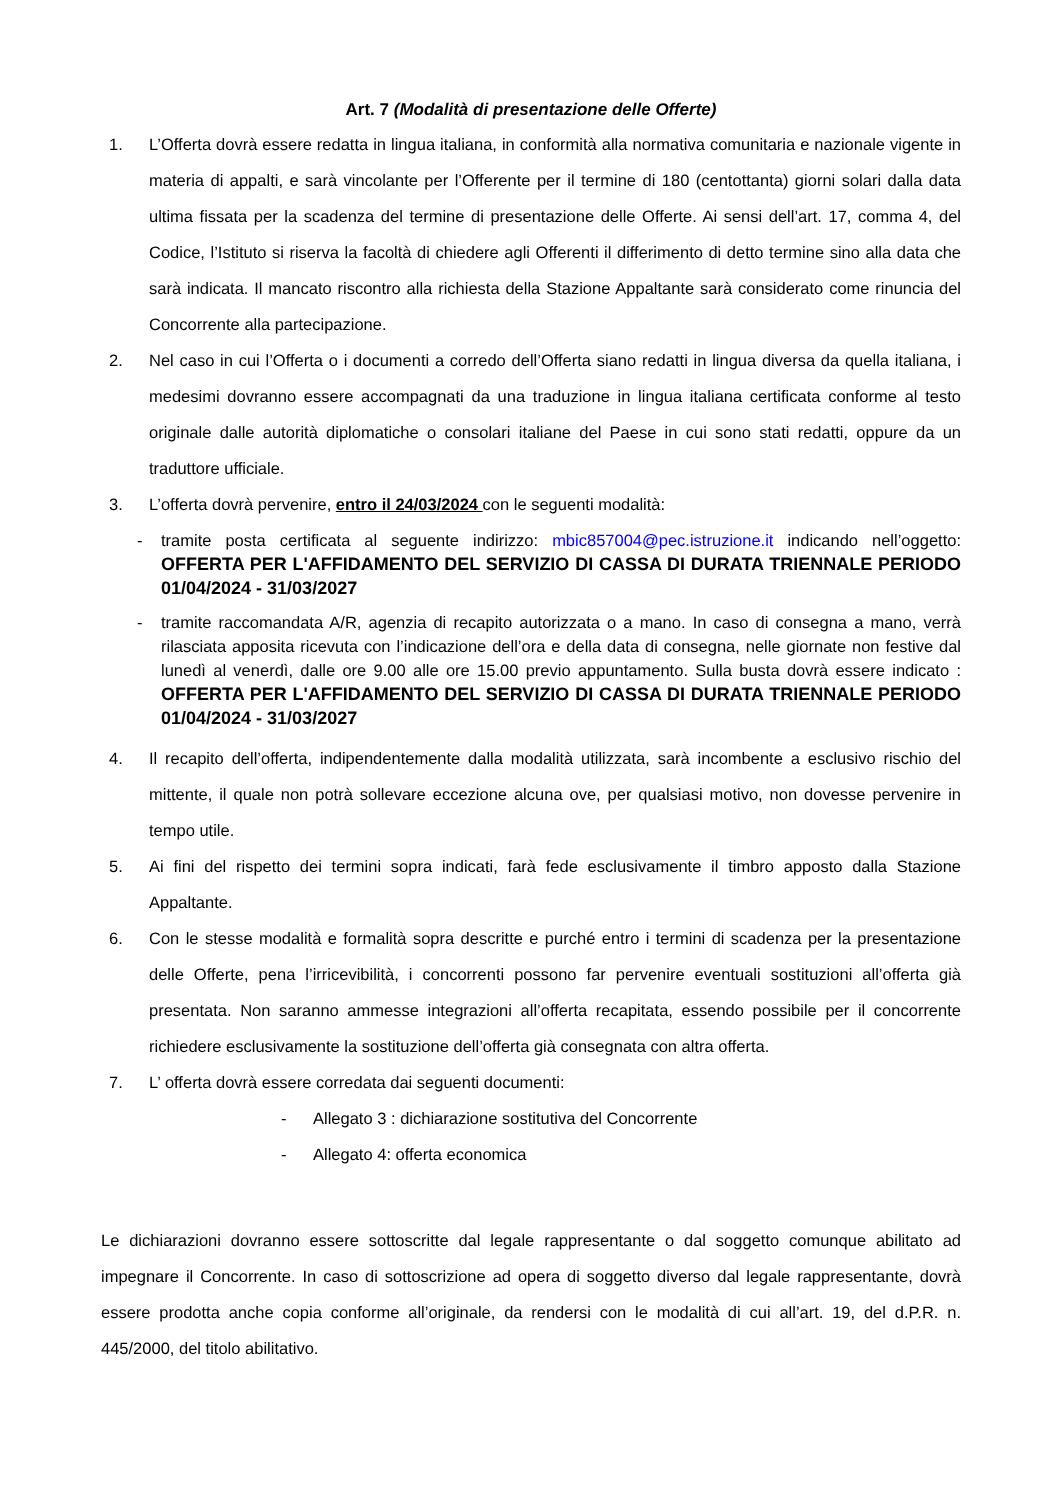Art. 7 (Modalità di presentazione delle Offerte)
1. L’Offerta dovrà essere redatta in lingua italiana, in conformità alla normativa comunitaria e nazionale vigente in materia di appalti, e sarà vincolante per l’Offerente per il termine di 180 (centottanta) giorni solari dalla data ultima fissata per la scadenza del termine di presentazione delle Offerte. Ai sensi dell’art. 17, comma 4, del Codice, l’Istituto si riserva la facoltà di chiedere agli Offerenti il differimento di detto termine sino alla data che sarà indicata. Il mancato riscontro alla richiesta della Stazione Appaltante sarà considerato come rinuncia del Concorrente alla partecipazione.
2. Nel caso in cui l’Offerta o i documenti a corredo dell’Offerta siano redatti in lingua diversa da quella italiana, i medesimi dovranno essere accompagnati da una traduzione in lingua italiana certificata conforme al testo originale dalle autorità diplomatiche o consolari italiane del Paese in cui sono stati redatti, oppure da un traduttore ufficiale.
3. L’offerta dovrà pervenire, entro il 24/03/2024 con le seguenti modalità:
- tramite posta certificata al seguente indirizzo: mbic857004@pec.istruzione.it indicando nell’oggetto: OFFERTA PER L'AFFIDAMENTO DEL SERVIZIO DI CASSA DI DURATA TRIENNALE PERIODO 01/04/2024 - 31/03/2027
- tramite raccomandata A/R, agenzia di recapito autorizzata o a mano. In caso di consegna a mano, verrà rilasciata apposita ricevuta con l’indicazione dell’ora e della data di consegna, nelle giornate non festive dal lunedì al venerdì, dalle ore 9.00 alle ore 15.00 previo appuntamento. Sulla busta dovrà essere indicato : OFFERTA PER L'AFFIDAMENTO DEL SERVIZIO DI CASSA DI DURATA TRIENNALE PERIODO 01/04/2024 - 31/03/2027
4. Il recapito dell’offerta, indipendentemente dalla modalità utilizzata, sarà incombente a esclusivo rischio del mittente, il quale non potrà sollevare eccezione alcuna ove, per qualsiasi motivo, non dovesse pervenire in tempo utile.
5. Ai fini del rispetto dei termini sopra indicati, farà fede esclusivamente il timbro apposto dalla Stazione Appaltante.
6. Con le stesse modalità e formalità sopra descritte e purché entro i termini di scadenza per la presentazione delle Offerte, pena l’irricevibilità, i concorrenti possono far pervenire eventuali sostituzioni all’offerta già presentata. Non saranno ammesse integrazioni all’offerta recapitata, essendo possibile per il concorrente richiedere esclusivamente la sostituzione dell’offerta già consegnata con altra offerta.
7. L’ offerta dovrà essere corredata dai seguenti documenti:
- Allegato 3 : dichiarazione sostitutiva del Concorrente
- Allegato 4: offerta economica
Le dichiarazioni dovranno essere sottoscritte dal legale rappresentante o dal soggetto comunque abilitato ad impegnare il Concorrente. In caso di sottoscrizione ad opera di soggetto diverso dal legale rappresentante, dovrà essere prodotta anche copia conforme all’originale, da rendersi con le modalità di cui all’art. 19, del d.P.R. n. 445/2000, del titolo abilitativo.